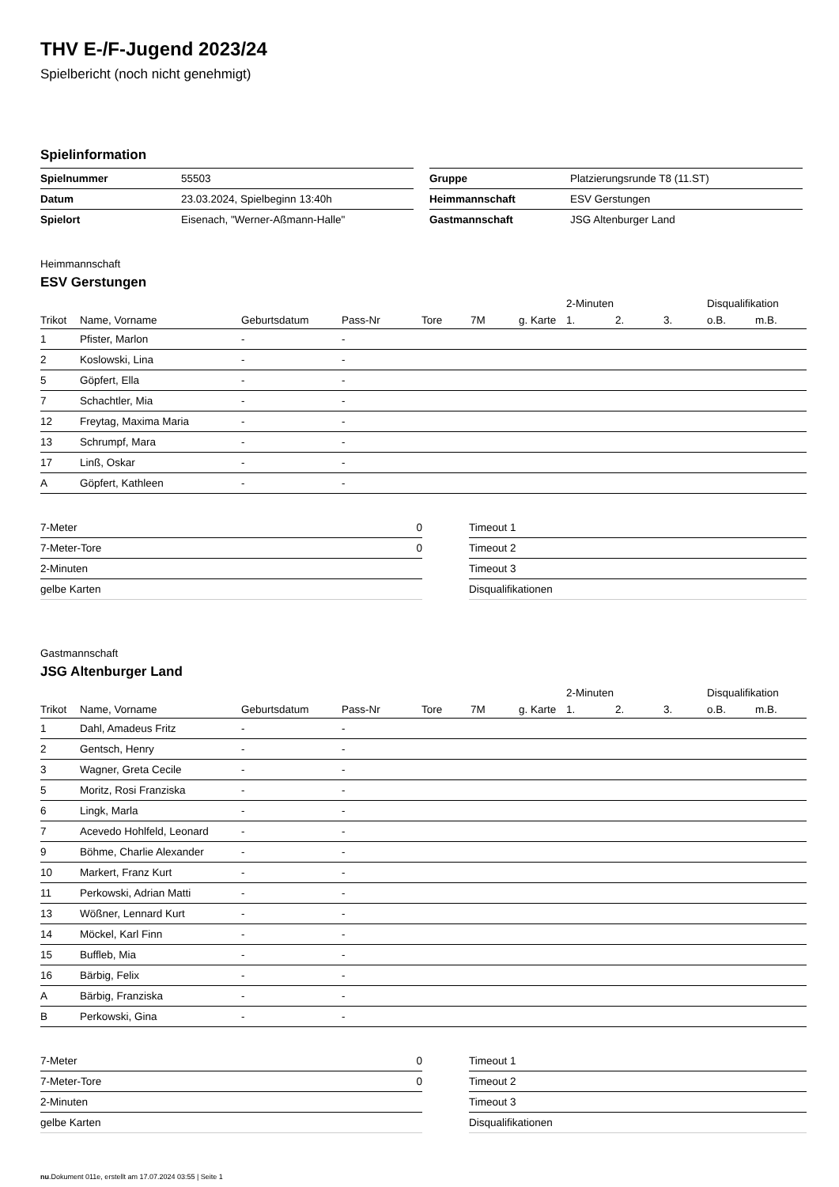THV E-/F-Jugend 2023/24
Spielbericht (noch nicht genehmigt)
Spielinformation
| Spielnummer | 55503 |
| Datum | 23.03.2024, Spielbeginn 13:40h |
| Spielort | Eisenach, "Werner-Aßmann-Halle" |
| Gruppe | Platzierungsrunde T8 (11.ST) |
| Heimmannschaft | ESV Gerstungen |
| Gastmannschaft | JSG Altenburger Land |
Heimmannschaft
ESV Gerstungen
| | | | | | | | 2-Minuten | | | Disqualifikation | |
| --- | --- | --- | --- | --- | --- | --- | --- | --- | --- | --- | --- |
| Trikot | Name, Vorname | Geburtsdatum | Pass-Nr | Tore | 7M | g. Karte | 1. | 2. | 3. | o.B. | m.B. |
| 1 | Pfister, Marlon | - | - | | | | | | | | |
| 2 | Koslowski, Lina | - | - | | | | | | | | |
| 5 | Göpfert, Ella | - | - | | | | | | | | |
| 7 | Schachtler, Mia | - | - | | | | | | | | |
| 12 | Freytag, Maxima Maria | - | - | | | | | | | | |
| 13 | Schrumpf, Mara | - | - | | | | | | | | |
| 17 | Linß, Oskar | - | - | | | | | | | | |
| A | Göpfert, Kathleen | - | - | | | | | | | | |
| 7-Meter | 0 |
| 7-Meter-Tore | 0 |
| 2-Minuten | |
| gelbe Karten | |
| Timeout 1 |
| Timeout 2 |
| Timeout 3 |
| Disqualifikationen |
Gastmannschaft
JSG Altenburger Land
| | | | | | | | 2-Minuten | | | Disqualifikation | |
| --- | --- | --- | --- | --- | --- | --- | --- | --- | --- | --- | --- |
| Trikot | Name, Vorname | Geburtsdatum | Pass-Nr | Tore | 7M | g. Karte | 1. | 2. | 3. | o.B. | m.B. |
| 1 | Dahl, Amadeus Fritz | - | - | | | | | | | | |
| 2 | Gentsch, Henry | - | - | | | | | | | | |
| 3 | Wagner, Greta Cecile | - | - | | | | | | | | |
| 5 | Moritz, Rosi Franziska | - | - | | | | | | | | |
| 6 | Lingk, Marla | - | - | | | | | | | | |
| 7 | Acevedo Hohlfeld, Leonard | - | - | | | | | | | | |
| 9 | Böhme, Charlie Alexander | - | - | | | | | | | | |
| 10 | Markert, Franz Kurt | - | - | | | | | | | | |
| 11 | Perkowski, Adrian Matti | - | - | | | | | | | | |
| 13 | Wößner, Lennard Kurt | - | - | | | | | | | | |
| 14 | Möckel, Karl Finn | - | - | | | | | | | | |
| 15 | Buffleb, Mia | - | - | | | | | | | | |
| 16 | Bärbig, Felix | - | - | | | | | | | | |
| A | Bärbig, Franziska | - | - | | | | | | | | |
| B | Perkowski, Gina | - | - | | | | | | | | |
| 7-Meter | 0 |
| 7-Meter-Tore | 0 |
| 2-Minuten | |
| gelbe Karten | |
| Timeout 1 |
| Timeout 2 |
| Timeout 3 |
| Disqualifikationen |
nu.Dokument 011e, erstellt am 17.07.2024 03:55 | Seite 1